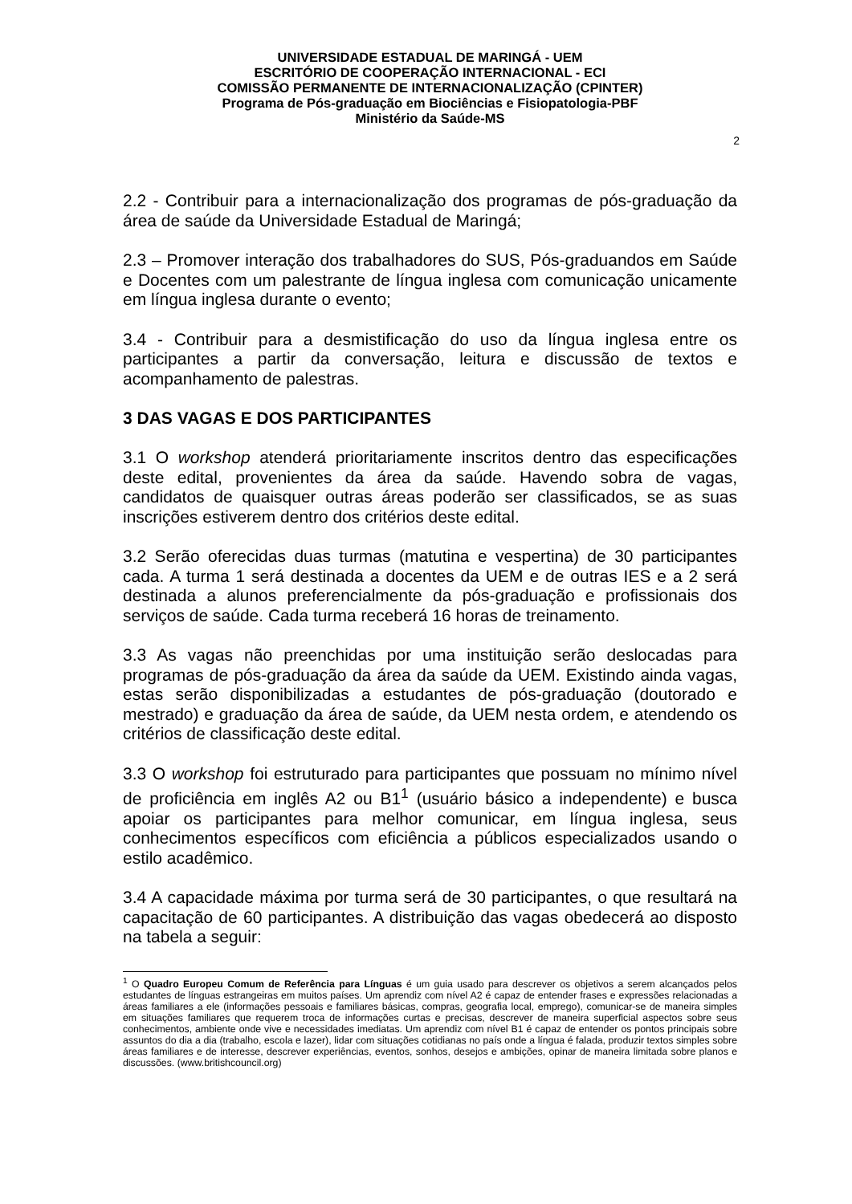UNIVERSIDADE ESTADUAL DE MARINGÁ - UEM
ESCRITÓRIO DE COOPERAÇÃO INTERNACIONAL - ECI
COMISSÃO PERMANENTE DE INTERNACIONALIZAÇÃO (CPINTER)
Programa de Pós-graduação em Biociências e Fisiopatologia-PBF
Ministério da Saúde-MS
2
2.2 - Contribuir para a internacionalização dos programas de pós-graduação da área de saúde da Universidade Estadual de Maringá;
2.3 – Promover interação dos trabalhadores do SUS, Pós-graduandos em Saúde e Docentes com um palestrante de língua inglesa com comunicação unicamente em língua inglesa durante o evento;
3.4 - Contribuir para a desmistificação do uso da língua inglesa entre os participantes a partir da conversação, leitura e discussão de textos e acompanhamento de palestras.
3 DAS VAGAS E DOS PARTICIPANTES
3.1 O workshop atenderá prioritariamente inscritos dentro das especificações deste edital, provenientes da área da saúde. Havendo sobra de vagas, candidatos de quaisquer outras áreas poderão ser classificados, se as suas inscrições estiverem dentro dos critérios deste edital.
3.2 Serão oferecidas duas turmas (matutina e vespertina) de 30 participantes cada. A turma 1 será destinada a docentes da UEM e de outras IES e a 2 será destinada a alunos preferencialmente da pós-graduação e profissionais dos serviços de saúde. Cada turma receberá 16 horas de treinamento.
3.3 As vagas não preenchidas por uma instituição serão deslocadas para programas de pós-graduação da área da saúde da UEM. Existindo ainda vagas, estas serão disponibilizadas a estudantes de pós-graduação (doutorado e mestrado) e graduação da área de saúde, da UEM nesta ordem, e atendendo os critérios de classificação deste edital.
3.3 O workshop foi estruturado para participantes que possuam no mínimo nível de proficiência em inglês A2 ou B1<sup>1</sup> (usuário básico a independente) e busca apoiar os participantes para melhor comunicar, em língua inglesa, seus conhecimentos específicos com eficiência a públicos especializados usando o estilo acadêmico.
3.4 A capacidade máxima por turma será de 30 participantes, o que resultará na capacitação de 60 participantes. A distribuição das vagas obedecerá ao disposto na tabela a seguir:
<sup>1</sup> O Quadro Europeu Comum de Referência para Línguas é um guia usado para descrever os objetivos a serem alcançados pelos estudantes de línguas estrangeiras em muitos países. Um aprendiz com nível A2 é capaz de entender frases e expressões relacionadas a áreas familiares a ele (informações pessoais e familiares básicas, compras, geografia local, emprego), comunicar-se de maneira simples em situações familiares que requerem troca de informações curtas e precisas, descrever de maneira superficial aspectos sobre seus conhecimentos, ambiente onde vive e necessidades imediatas. Um aprendiz com nível B1 é capaz de entender os pontos principais sobre assuntos do dia a dia (trabalho, escola e lazer), lidar com situações cotidianas no país onde a língua é falada, produzir textos simples sobre áreas familiares e de interesse, descrever experiências, eventos, sonhos, desejos e ambições, opinar de maneira limitada sobre planos e discussões. (www.britishcouncil.org)